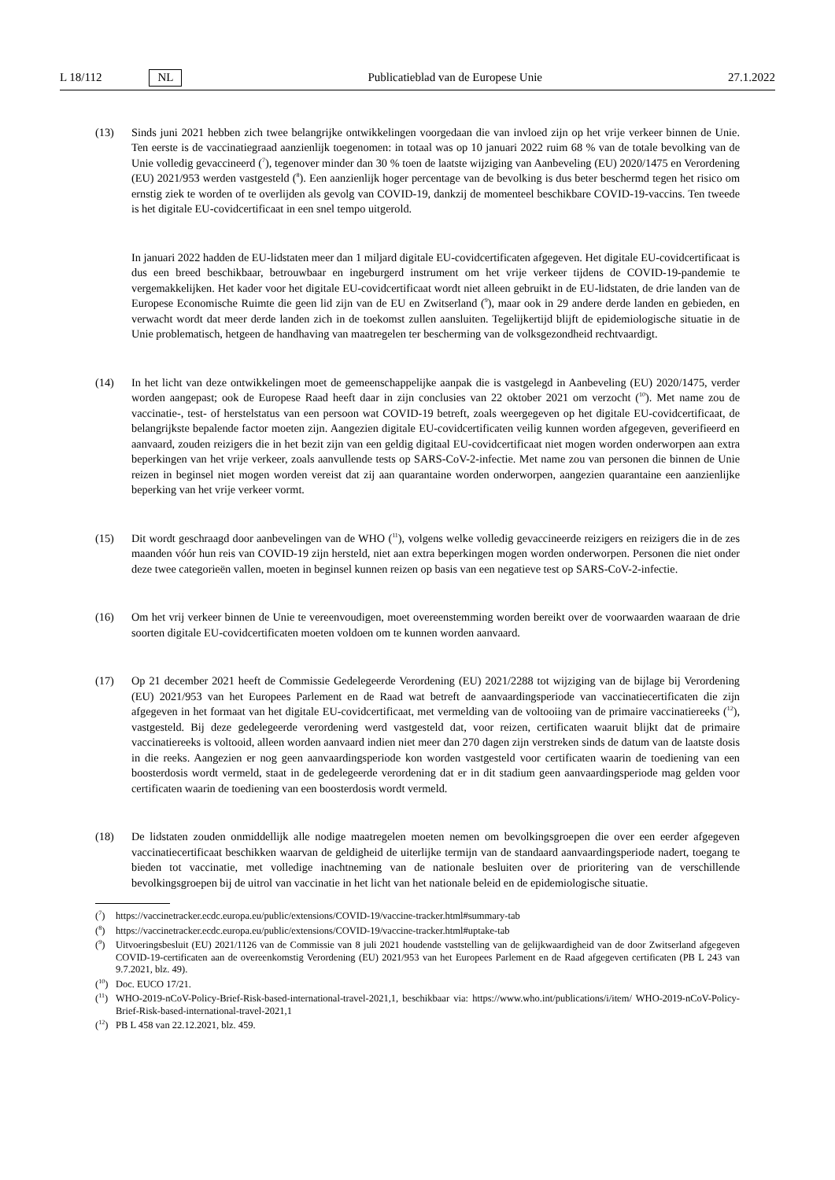L 18/112 NL
Publicatieblad van de Europese Unie 27.1.2022
(13) Sinds juni 2021 hebben zich twee belangrijke ontwikkelingen voorgedaan die van invloed zijn op het vrije verkeer binnen de Unie. Ten eerste is de vaccinatiegraad aanzienlijk toegenomen: in totaal was op 10 januari 2022 ruim 68 % van de totale bevolking van de Unie volledig gevaccineerd (<sup>7</sup>), tegenover minder dan 30 % toen de laatste wijziging van Aanbeveling (EU) 2020/1475 en Verordening (EU) 2021/953 werden vastgesteld (<sup>8</sup>). Een aanzienlijk hoger percentage van de bevolking is dus beter beschermd tegen het risico om ernstig ziek te worden of te overlijden als gevolg van COVID-19, dankzij de momenteel beschikbare COVID-19-vaccins. Ten tweede is het digitale EU-covidcertificaat in een snel tempo uitgerold.
In januari 2022 hadden de EU-lidstaten meer dan 1 miljard digitale EU-covidcertificaten afgegeven. Het digitale EU-covidcertificaat is dus een breed beschikbaar, betrouwbaar en ingeburgerd instrument om het vrije verkeer tijdens de COVID-19-pandemie te vergemakkelijken. Het kader voor het digitale EU-covidcertificaat wordt niet alleen gebruikt in de EU-lidstaten, de drie landen van de Europese Economische Ruimte die geen lid zijn van de EU en Zwitserland (<sup>9</sup>), maar ook in 29 andere derde landen en gebieden, en verwacht wordt dat meer derde landen zich in de toekomst zullen aansluiten. Tegelijkertijd blijft de epidemiologische situatie in de Unie problematisch, hetgeen de handhaving van maatregelen ter bescherming van de volksgezondheid rechtvaardigt.
(14) In het licht van deze ontwikkelingen moet de gemeenschappelijke aanpak die is vastgelegd in Aanbeveling (EU) 2020/1475, verder worden aangepast; ook de Europese Raad heeft daar in zijn conclusies van 22 oktober 2021 om verzocht (<sup>10</sup>). Met name zou de vaccinatie-, test- of herstelstatus van een persoon wat COVID-19 betreft, zoals weergegeven op het digitale EU-covidcertificaat, de belangrijkste bepalende factor moeten zijn. Aangezien digitale EU-covidcertificaten veilig kunnen worden afgegeven, geverifieerd en aanvaard, zouden reizigers die in het bezit zijn van een geldig digitaal EU-covidcertificaat niet mogen worden onderworpen aan extra beperkingen van het vrije verkeer, zoals aanvullende tests op SARS-CoV-2-infectie. Met name zou van personen die binnen de Unie reizen in beginsel niet mogen worden vereist dat zij aan quarantaine worden onderworpen, aangezien quarantaine een aanzienlijke beperking van het vrije verkeer vormt.
(15) Dit wordt geschraagd door aanbevelingen van de WHO (<sup>11</sup>), volgens welke volledig gevaccineerde reizigers en reizigers die in de zes maanden vóór hun reis van COVID-19 zijn hersteld, niet aan extra beperkingen mogen worden onderworpen. Personen die niet onder deze twee categorieën vallen, moeten in beginsel kunnen reizen op basis van een negatieve test op SARS-CoV-2-infectie.
(16) Om het vrij verkeer binnen de Unie te vereenvoudigen, moet overeenstemming worden bereikt over de voorwaarden waaraan de drie soorten digitale EU-covidcertificaten moeten voldoen om te kunnen worden aanvaard.
(17) Op 21 december 2021 heeft de Commissie Gedelegeerde Verordening (EU) 2021/2288 tot wijziging van de bijlage bij Verordening (EU) 2021/953 van het Europees Parlement en de Raad wat betreft de aanvaardingsperiode van vaccinatiecertificaten die zijn afgegeven in het formaat van het digitale EU-covidcertificaat, met vermelding van de voltooiing van de primaire vaccinatiereeks (<sup>12</sup>), vastgesteld. Bij deze gedelegeerde verordening werd vastgesteld dat, voor reizen, certificaten waaruit blijkt dat de primaire vaccinatiereeks is voltooid, alleen worden aanvaard indien niet meer dan 270 dagen zijn verstreken sinds de datum van de laatste dosis in die reeks. Aangezien er nog geen aanvaardingsperiode kon worden vastgesteld voor certificaten waarin de toediening van een boosterdosis wordt vermeld, staat in de gedelegeerde verordening dat er in dit stadium geen aanvaardingsperiode mag gelden voor certificaten waarin de toediening van een boosterdosis wordt vermeld.
(18) De lidstaten zouden onmiddellijk alle nodige maatregelen moeten nemen om bevolkingsgroepen die over een eerder afgegeven vaccinatiecertificaat beschikken waarvan de geldigheid de uiterlijke termijn van de standaard aanvaardingsperiode nadert, toegang te bieden tot vaccinatie, met volledige inachtneming van de nationale besluiten over de prioritering van de verschillende bevolkingsgroepen bij de uitrol van vaccinatie in het licht van het nationale beleid en de epidemiologische situatie.
(<sup>7</sup>) https://vaccinetracker.ecdc.europa.eu/public/extensions/COVID-19/vaccine-tracker.html#summary-tab
(<sup>8</sup>) https://vaccinetracker.ecdc.europa.eu/public/extensions/COVID-19/vaccine-tracker.html#uptake-tab
(<sup>9</sup>) Uitvoeringsbesluit (EU) 2021/1126 van de Commissie van 8 juli 2021 houdende vaststelling van de gelijkwaardigheid van de door Zwitserland afgegeven COVID-19-certificaten aan de overeenkomstig Verordening (EU) 2021/953 van het Europees Parlement en de Raad afgegeven certificaten (PB L 243 van 9.7.2021, blz. 49).
(<sup>10</sup>)
Doc. EUCO 17/21.
(<sup>11</sup>)
WHO-2019-nCoV-Policy-Brief-Risk-based-international-travel-2021,1, beschikbaar via: https://www.who.int/publications/i/item/ WHO-2019-nCoV-Policy-Brief-Risk-based-international-travel-2021,1
(<sup>12</sup>)
PB L 458 van 22.12.2021, blz. 459.